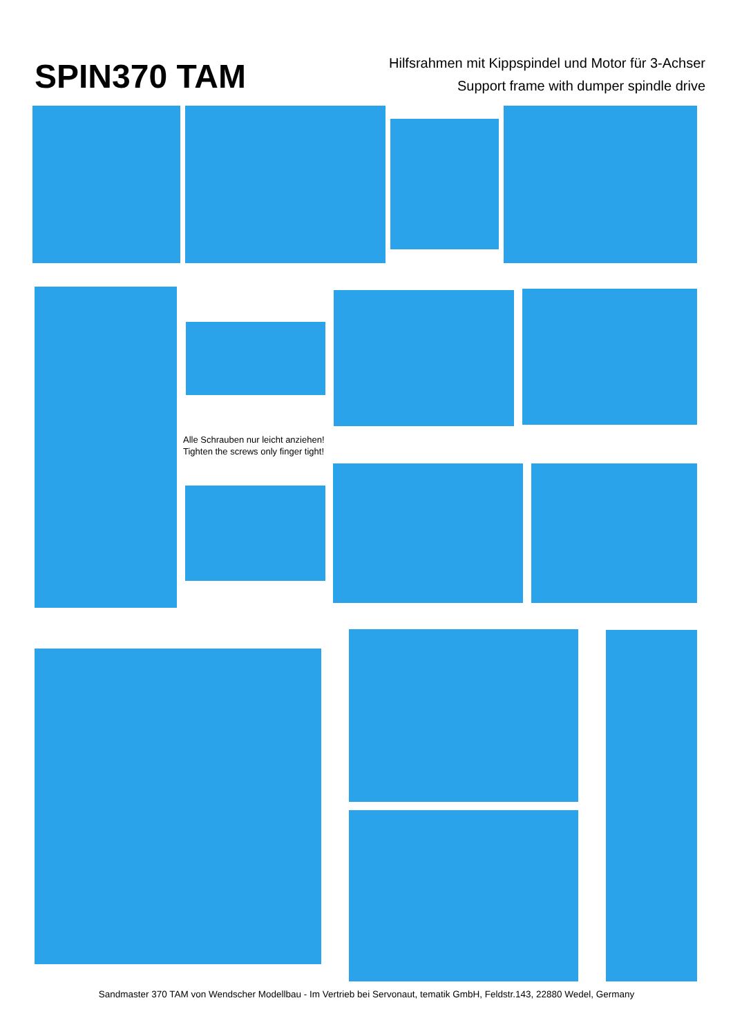SPIN370 TAM
Hilfsrahmen mit Kippspindel und Motor für 3-Achser
Support frame with dumper spindle drive
Alle Schrauben nur leicht anziehen!
Tighten the screws only finger tight!
Sandmaster 370 TAM von Wendscher Modellbau - Im Vertrieb bei Servonaut, tematik GmbH, Feldstr.143, 22880 Wedel, Germany